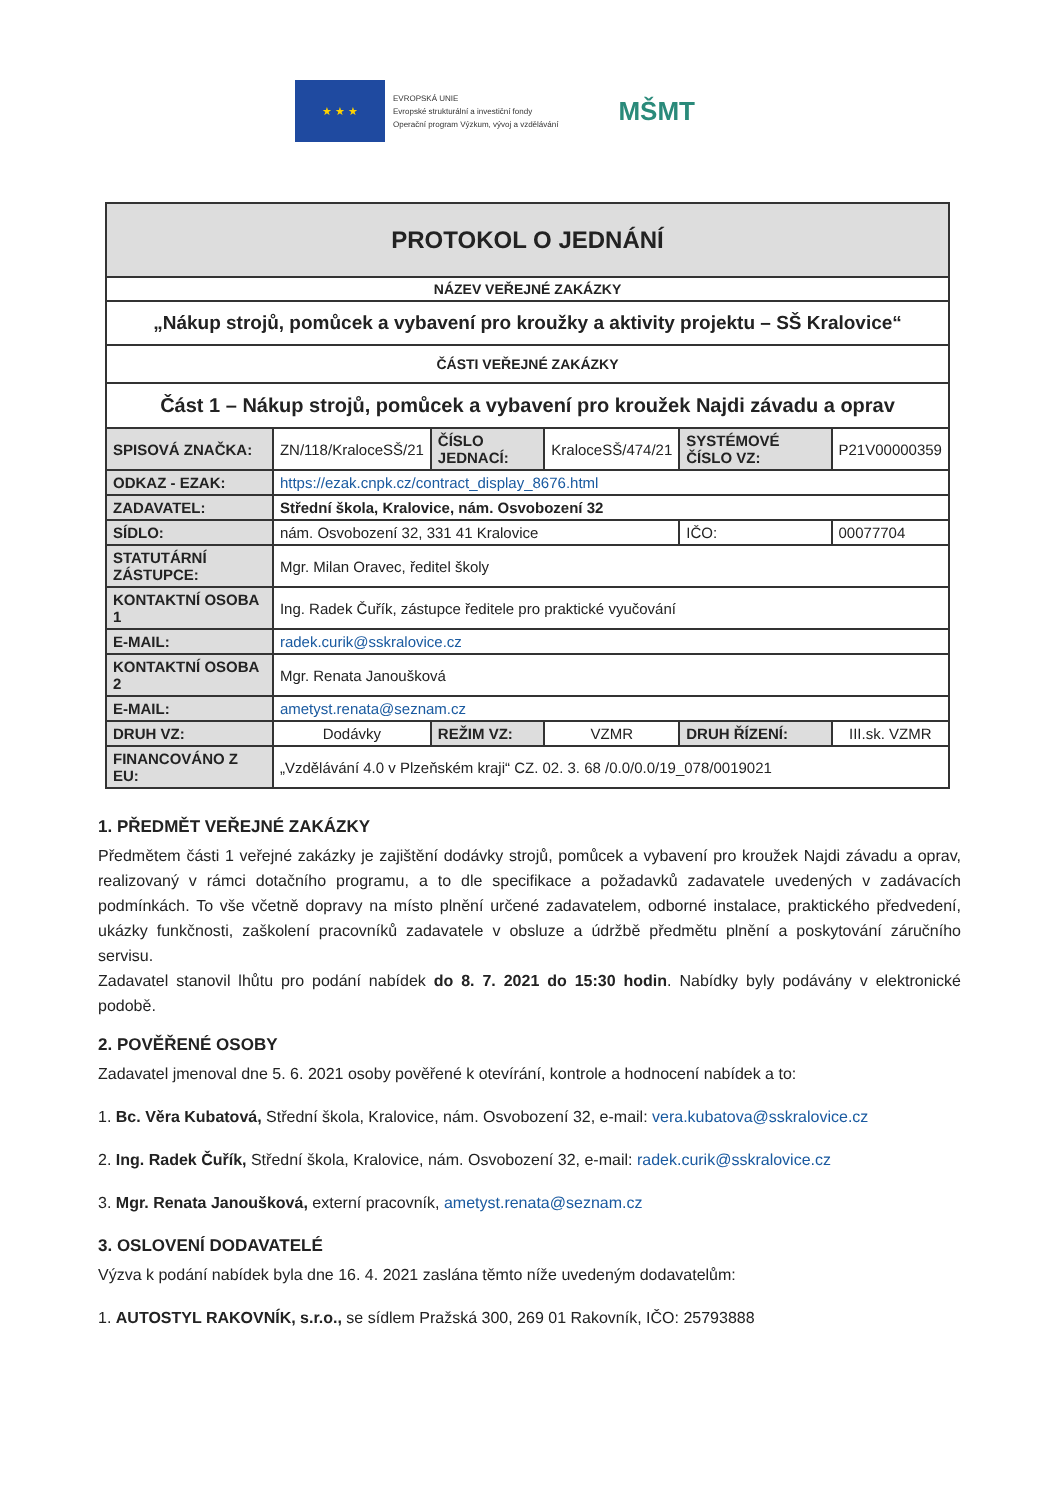★ ★ ★
EVROPSKÁ UNIE
Evropské strukturální a investiční fondy
Operační program Výzkum, vývoj a vzdělávání
MŠMT
| PROTOKOL O JEDNÁNÍ | | | | | |
| NÁZEV VEŘEJNÉ ZAKÁZKY | | | | | |
| „Nákup strojů, pomůcek a vybavení pro kroužky a aktivity projektu – SŠ Kralovice“ | | | | | |
| ČÁSTI VEŘEJNÉ ZAKÁZKY | | | | | |
| Část 1 – Nákup strojů, pomůcek a vybavení pro kroužek Najdi závadu a oprav | | | | | |
| SPISOVÁ ZNAČKA: | ZN/118/KraloceSŠ/21 | ČÍSLO JEDNACÍ: | KraloceSŠ/474/21 | SYSTÉMOVÉ ČÍSLO VZ: | P21V00000359 |
| ODKAZ - EZAK: | https://ezak.cnpk.cz/contract_display_8676.html | | | | |
| ZADAVATEL: | Střední škola, Kralovice, nám. Osvobození 32 | | | | |
| SÍDLO: | nám. Osvobození 32, 331 41 Kralovice | | | IČO: | 00077704 |
| STATUTÁRNÍ ZÁSTUPCE: | Mgr. Milan Oravec, ředitel školy | | | | |
| KONTAKTNÍ OSOBA 1 | Ing. Radek Čuřík, zástupce ředitele pro praktické vyučování | | | | |
| E-MAIL: | radek.curik@sskralovice.cz | | | | |
| KONTAKTNÍ OSOBA 2 | Mgr. Renata Janoušková | | | | |
| E-MAIL: | ametyst.renata@seznam.cz | | | | |
| DRUH VZ: | Dodávky | REŽIM VZ: | VZMR | DRUH ŘÍZENÍ: | III.sk. VZMR |
| FINANCOVÁNO Z EU: | „Vzdělávání 4.0 v Plzeňském kraji“ CZ. 02. 3. 68 /0.0/0.0/19_078/0019021 | | | | |
1. PŘEDMĚT VEŘEJNÉ ZAKÁZKY
Předmětem části 1 veřejné zakázky je zajištění dodávky strojů, pomůcek a vybavení pro kroužek Najdi závadu a oprav, realizovaný v rámci dotačního programu, a to dle specifikace a požadavků zadavatele uvedených v zadávacích podmínkách. To vše včetně dopravy na místo plnění určené zadavatelem, odborné instalace, praktického předvedení, ukázky funkčnosti, zaškolení pracovníků zadavatele v obsluze a údržbě předmětu plnění a poskytování záručního servisu.
Zadavatel stanovil lhůtu pro podání nabídek do 8. 7. 2021 do 15:30 hodin. Nabídky byly podávány v elektronické podobě.
2. POVĚŘENÉ OSOBY
Zadavatel jmenoval dne 5. 6. 2021 osoby pověřené k otevírání, kontrole a hodnocení nabídek a to:
1. Bc. Věra Kubatová, Střední škola, Kralovice, nám. Osvobození 32, e-mail: vera.kubatova@sskralovice.cz
2. Ing. Radek Čuřík, Střední škola, Kralovice, nám. Osvobození 32, e-mail: radek.curik@sskralovice.cz
3. Mgr. Renata Janoušková, externí pracovník, ametyst.renata@seznam.cz
3. OSLOVENÍ DODAVATELÉ
Výzva k podání nabídek byla dne 16. 4. 2021 zaslána těmto níže uvedeným dodavatelům:
1. AUTOSTYL RAKOVNÍK, s.r.o., se sídlem Pražská 300, 269 01 Rakovník, IČO: 25793888